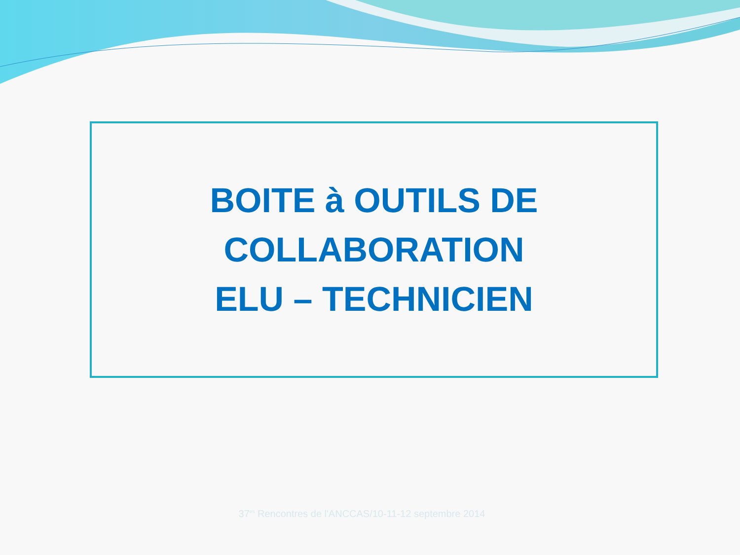BOITE à OUTILS DE
COLLABORATION
ELU – TECHNICIEN
37<sup>es</sup> Rencontres de l'ANCCAS/10-11-12 septembre 2014